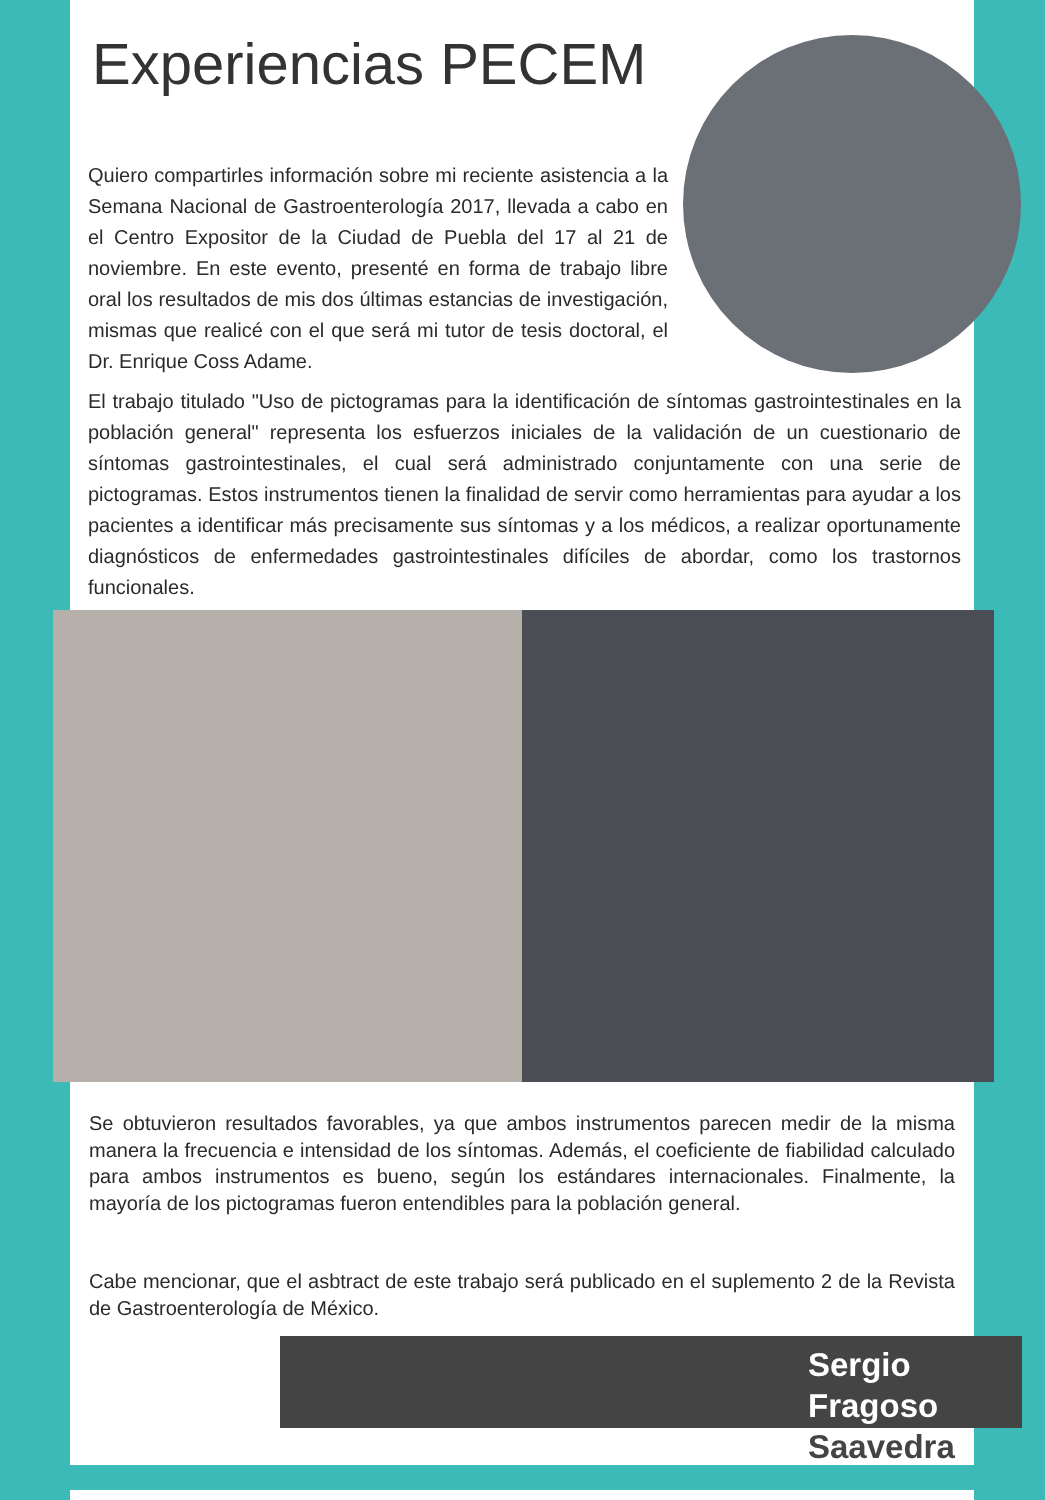Experiencias PECEM
Quiero compartirles información sobre mi reciente asistencia a la Semana Nacional de Gastroenterología 2017, llevada a cabo en el Centro Expositor de la Ciudad de Puebla del 17 al 21 de noviembre. En este evento, presenté en forma de trabajo libre oral los resultados de mis dos últimas estancias de investigación, mismas que realicé con el que será mi tutor de tesis doctoral, el Dr. Enrique Coss Adame.
El trabajo titulado "Uso de pictogramas para la identificación de síntomas gastrointestinales en la población general" representa los esfuerzos iniciales de la validación de un cuestionario de síntomas gastrointestinales, el cual será administrado conjuntamente con una serie de pictogramas. Estos instrumentos tienen la finalidad de servir como herramientas para ayudar a los pacientes a identificar más precisamente sus síntomas y a los médicos, a realizar oportunamente diagnósticos de enfermedades gastrointestinales difíciles de abordar, como los trastornos funcionales.
Se obtuvieron resultados favorables, ya que ambos instrumentos parecen medir de la misma manera la frecuencia e intensidad de los síntomas. Además, el coeficiente de fiabilidad calculado para ambos instrumentos es bueno, según los estándares internacionales. Finalmente, la mayoría de los pictogramas fueron entendibles para la población general.
Cabe mencionar, que el asbtract de este trabajo será publicado en el suplemento 2 de la Revista de Gastroenterología de México.
Sergio
Fragoso
Saavedra